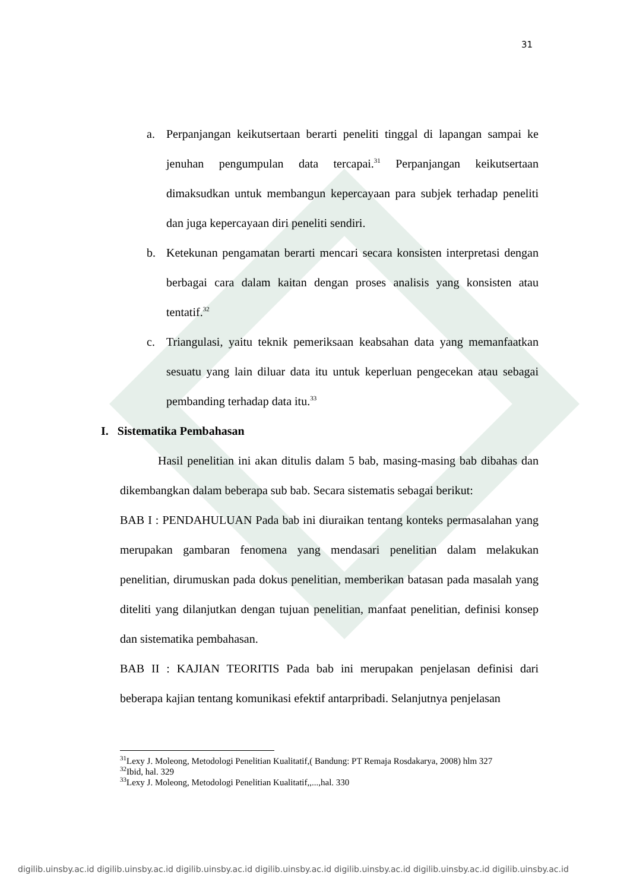31
a. Perpanjangan keikutsertaan berarti peneliti tinggal di lapangan sampai ke jenuhan pengumpulan data tercapai.<sup>31</sup> Perpanjangan keikutsertaan dimaksudkan untuk membangun kepercayaan para subjek terhadap peneliti dan juga kepercayaan diri peneliti sendiri.
b. Ketekunan pengamatan berarti mencari secara konsisten interpretasi dengan berbagai cara dalam kaitan dengan proses analisis yang konsisten atau tentatif.<sup>32</sup>
c. Triangulasi, yaitu teknik pemeriksaan keabsahan data yang memanfaatkan sesuatu yang lain diluar data itu untuk keperluan pengecekan atau sebagai pembanding terhadap data itu.<sup>33</sup>
I. Sistematika Pembahasan
Hasil penelitian ini akan ditulis dalam 5 bab, masing-masing bab dibahas dan dikembangkan dalam beberapa sub bab. Secara sistematis sebagai berikut:
BAB I : PENDAHULUAN Pada bab ini diuraikan tentang konteks permasalahan yang merupakan gambaran fenomena yang mendasari penelitian dalam melakukan penelitian, dirumuskan pada dokus penelitian, memberikan batasan pada masalah yang diteliti yang dilanjutkan dengan tujuan penelitian, manfaat penelitian, definisi konsep dan sistematika pembahasan.
BAB II : KAJIAN TEORITIS Pada bab ini merupakan penjelasan definisi dari beberapa kajian tentang komunikasi efektif antarpribadi. Selanjutnya penjelasan
<sup>31</sup> Lexy J. Moleong, Metodologi Penelitian Kualitatif,( Bandung: PT Remaja Rosdakarya, 2008) hlm 327
<sup>32</sup> Ibid, hal. 329
<sup>33</sup> Lexy J. Moleong, Metodologi Penelitian Kualitatif,,...,hal. 330
digilib.uinsby.ac.id digilib.uinsby.ac.id digilib.uinsby.ac.id digilib.uinsby.ac.id digilib.uinsby.ac.id digilib.uinsby.ac.id digilib.uinsby.ac.id